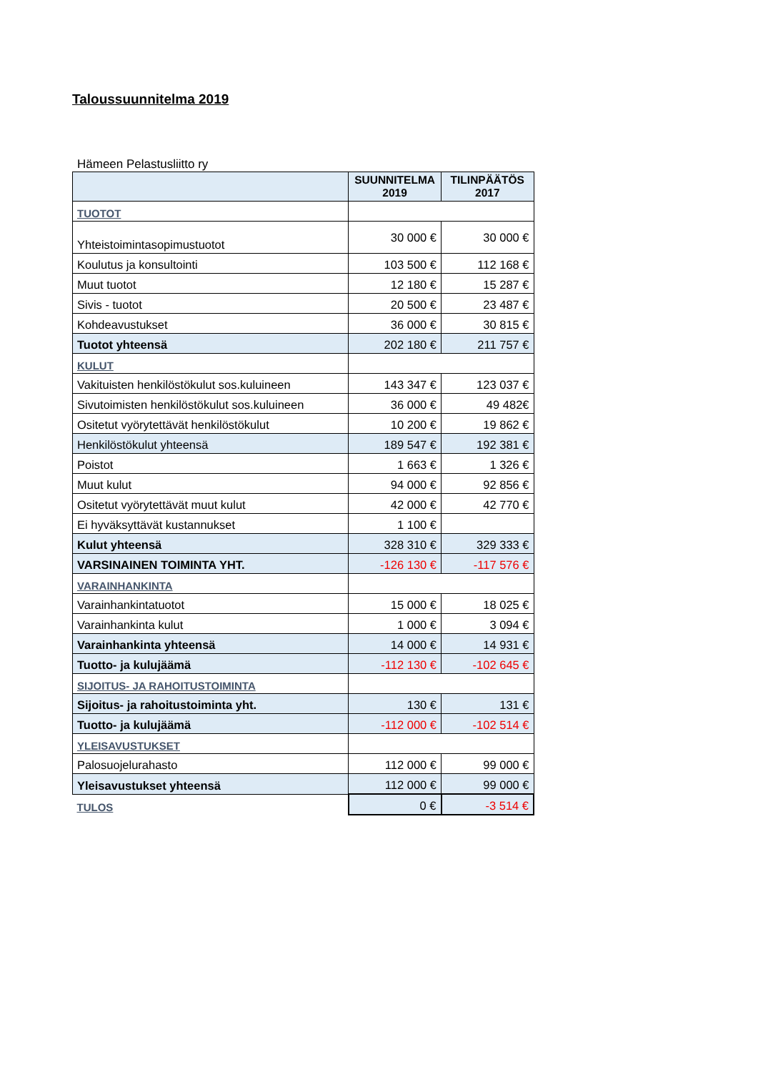Taloussuunnitelma 2019
Hämeen Pelastusliitto ry
| | SUUNNITELMA 2019 | TILINPÄÄTÖS 2017 |
| --- | --- | --- |
| TUOTOT | | |
| Yhteistoimintasopimustuotot | 30 000 € | 30 000 € |
| Koulutus ja konsultointi | 103 500 € | 112 168 € |
| Muut tuotot | 12 180 € | 15 287 € |
| Sivis - tuotot | 20 500 € | 23 487 € |
| Kohdeavustukset | 36 000 € | 30 815 € |
| Tuotot yhteensä | 202 180 € | 211 757 € |
| KULUT | | |
| Vakituisten henkilöstökulut sos.kuluineen | 143 347 € | 123 037 € |
| Sivutoimisten henkilöstökulut sos.kuluineen | 36 000 € | 49 482€ |
| Ositetut vyörytettävät henkilöstökulut | 10 200 € | 19 862 € |
| Henkilöstökulut yhteensä | 189 547 € | 192 381 € |
| Poistot | 1 663 € | 1 326 € |
| Muut kulut | 94 000 € | 92 856 € |
| Ositetut vyörytettävät muut kulut | 42 000 € | 42 770 € |
| Ei hyväksyttävät kustannukset | 1 100 € | |
| Kulut yhteensä | 328 310 € | 329 333 € |
| VARSINAINEN TOIMINTA YHT. | -126 130 € | -117 576 € |
| VARAINHANKINTA | | |
| Varainhankintatuotot | 15 000 € | 18 025 € |
| Varainhankinta kulut | 1 000 € | 3 094 € |
| Varainhankinta yhteensä | 14 000 € | 14 931 € |
| Tuotto- ja kulujäämä | -112 130 € | -102 645 € |
| SIJOITUS- JA RAHOITUSTOIMINTA | | |
| Sijoitus- ja rahoitustoiminta yht. | 130 € | 131 € |
| Tuotto- ja kulujäämä | -112 000 € | -102 514 € |
| YLEISAVUSTUKSET | | |
| Palosuojelurahasto | 112 000 € | 99 000 € |
| Yleisavustukset yhteensä | 112 000 € | 99 000 € |
| TULOS | 0 € | -3 514 € |